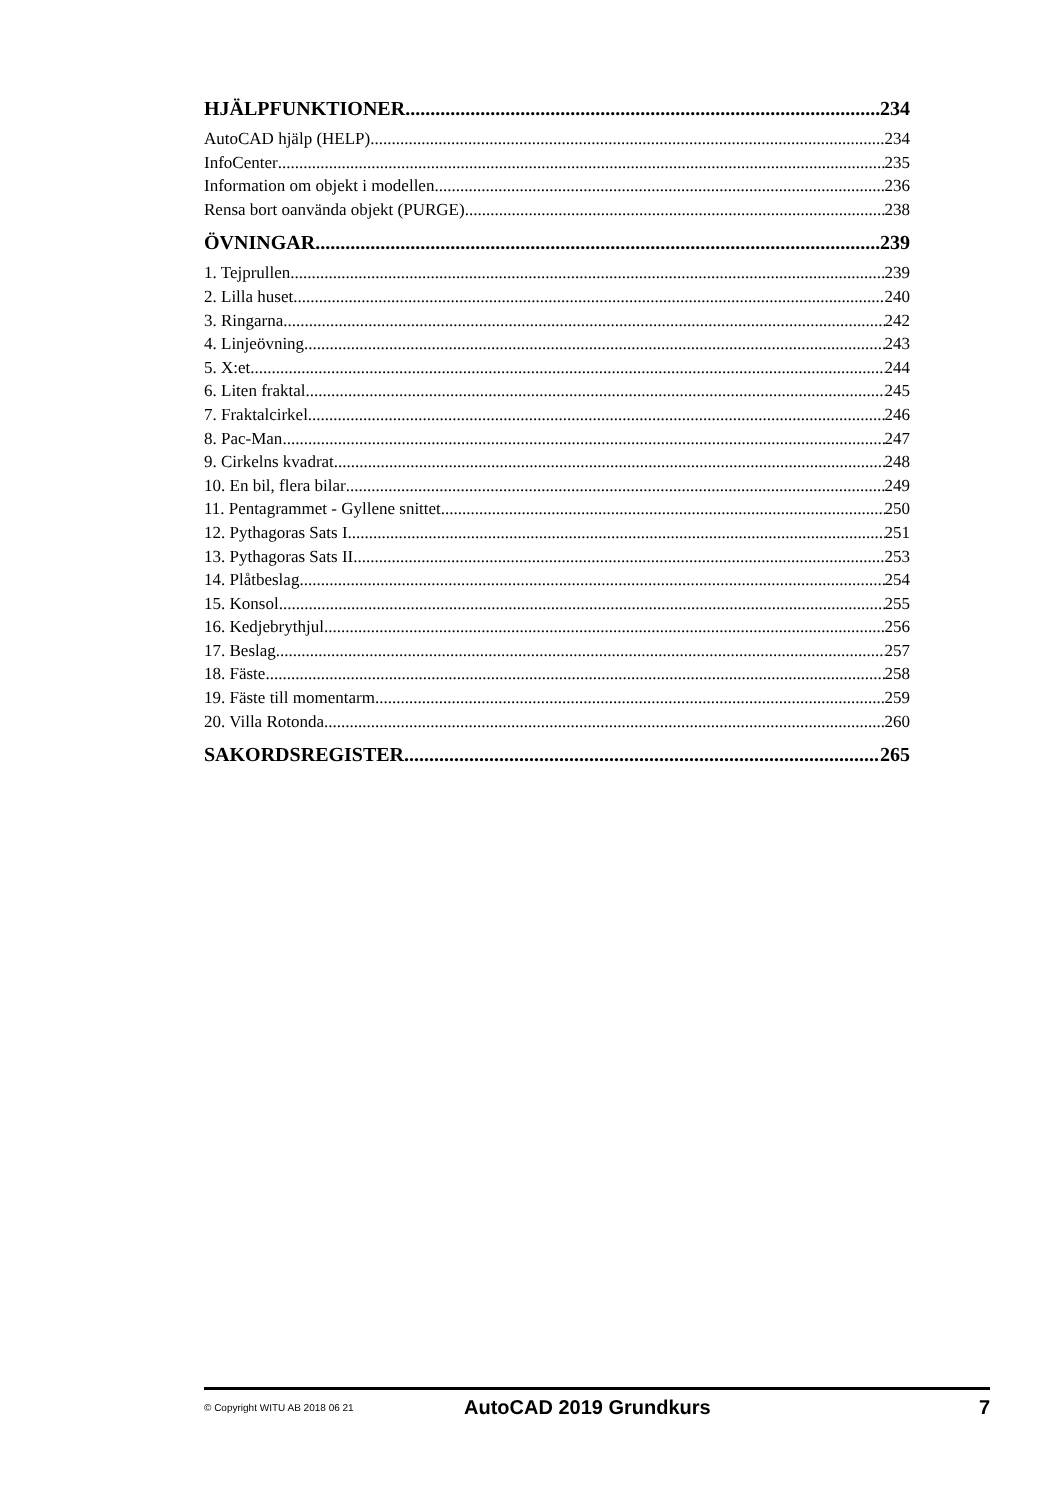HJÄLPFUNKTIONER 234
AutoCAD hjälp (HELP) 234
InfoCenter 235
Information om objekt i modellen 236
Rensa bort oanvända objekt (PURGE) 238
ÖVNINGAR 239
1. Tejprullen 239
2. Lilla huset 240
3. Ringarna 242
4. Linjeövning 243
5. X:et 244
6. Liten fraktal 245
7. Fraktalcirkel 246
8. Pac-Man 247
9. Cirkelns kvadrat 248
10. En bil, flera bilar 249
11. Pentagrammet - Gyllene snittet 250
12. Pythagoras Sats I 251
13. Pythagoras Sats II 253
14. Plåtbeslag 254
15. Konsol 255
16. Kedjebrythjul 256
17. Beslag 257
18. Fäste 258
19. Fäste till momentarm 259
20. Villa Rotonda 260
SAKORDSREGISTER 265
© Copyright WITU AB 2018 06 21 AutoCAD 2019 Grundkurs 7